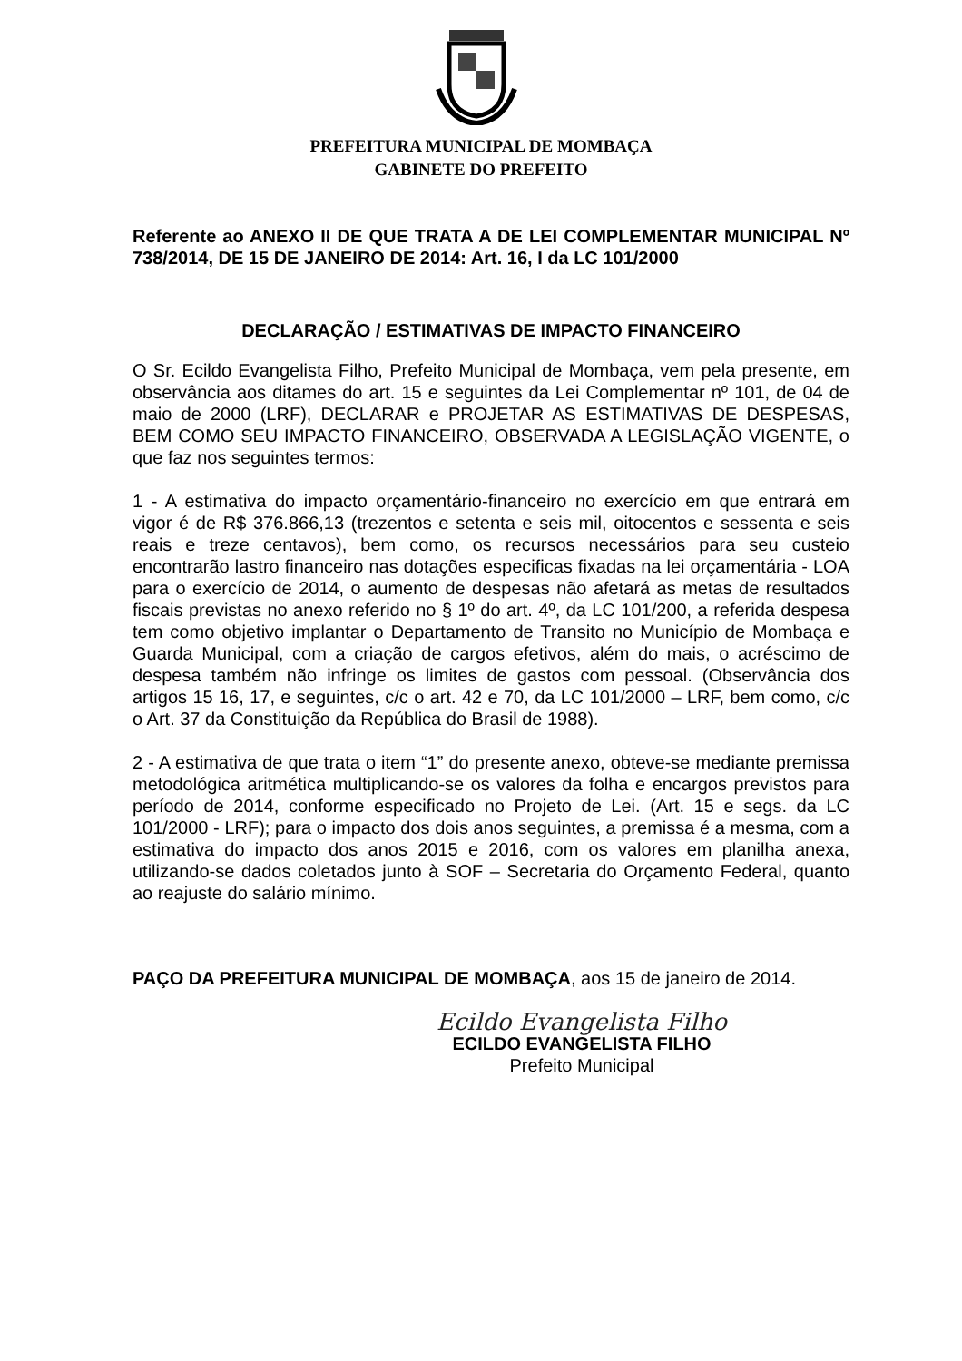PREFEITURA MUNICIPAL DE MOMBAÇA
GABINETE DO PREFEITO
Referente ao ANEXO II DE QUE TRATA A DE LEI COMPLEMENTAR MUNICIPAL Nº 738/2014, DE 15 DE JANEIRO DE 2014: Art. 16, I da LC 101/2000
DECLARAÇÃO / ESTIMATIVAS DE IMPACTO FINANCEIRO
O Sr. Ecildo Evangelista Filho, Prefeito Municipal de Mombaça, vem pela presente, em observância aos ditames do art. 15 e seguintes da Lei Complementar nº 101, de 04 de maio de 2000 (LRF), DECLARAR e PROJETAR AS ESTIMATIVAS DE DESPESAS, BEM COMO SEU IMPACTO FINANCEIRO, OBSERVADA A LEGISLAÇÃO VIGENTE, o que faz nos seguintes termos:
1 - A estimativa do impacto orçamentário-financeiro no exercício em que entrará em vigor é de R$ 376.866,13 (trezentos e setenta e seis mil, oitocentos e sessenta e seis reais e treze centavos), bem como, os recursos necessários para seu custeio encontrarão lastro financeiro nas dotações especificas fixadas na lei orçamentária - LOA para o exercício de 2014, o aumento de despesas não afetará as metas de resultados fiscais previstas no anexo referido no § 1º do art. 4º, da LC 101/200, a referida despesa tem como objetivo implantar o Departamento de Transito no Município de Mombaça e Guarda Municipal, com a criação de cargos efetivos, além do mais, o acréscimo de despesa também não infringe os limites de gastos com pessoal. (Observância dos artigos 15 16, 17, e seguintes, c/c o art. 42 e 70, da LC 101/2000 – LRF, bem como, c/c o Art. 37 da Constituição da República do Brasil de 1988).
2 - A estimativa de que trata o item “1” do presente anexo, obteve-se mediante premissa metodológica aritmética multiplicando-se os valores da folha e encargos previstos para período de 2014, conforme especificado no Projeto de Lei. (Art. 15 e segs. da LC 101/2000 - LRF); para o impacto dos dois anos seguintes, a premissa é a mesma, com a estimativa do impacto dos anos 2015 e 2016, com os valores em planilha anexa, utilizando-se dados coletados junto à SOF – Secretaria do Orçamento Federal, quanto ao reajuste do salário mínimo.
PAÇO DA PREFEITURA MUNICIPAL DE MOMBAÇA, aos 15 de janeiro de 2014.
Ecildo Evangelista Filho
ECILDO EVANGELISTA FILHO
Prefeito Municipal